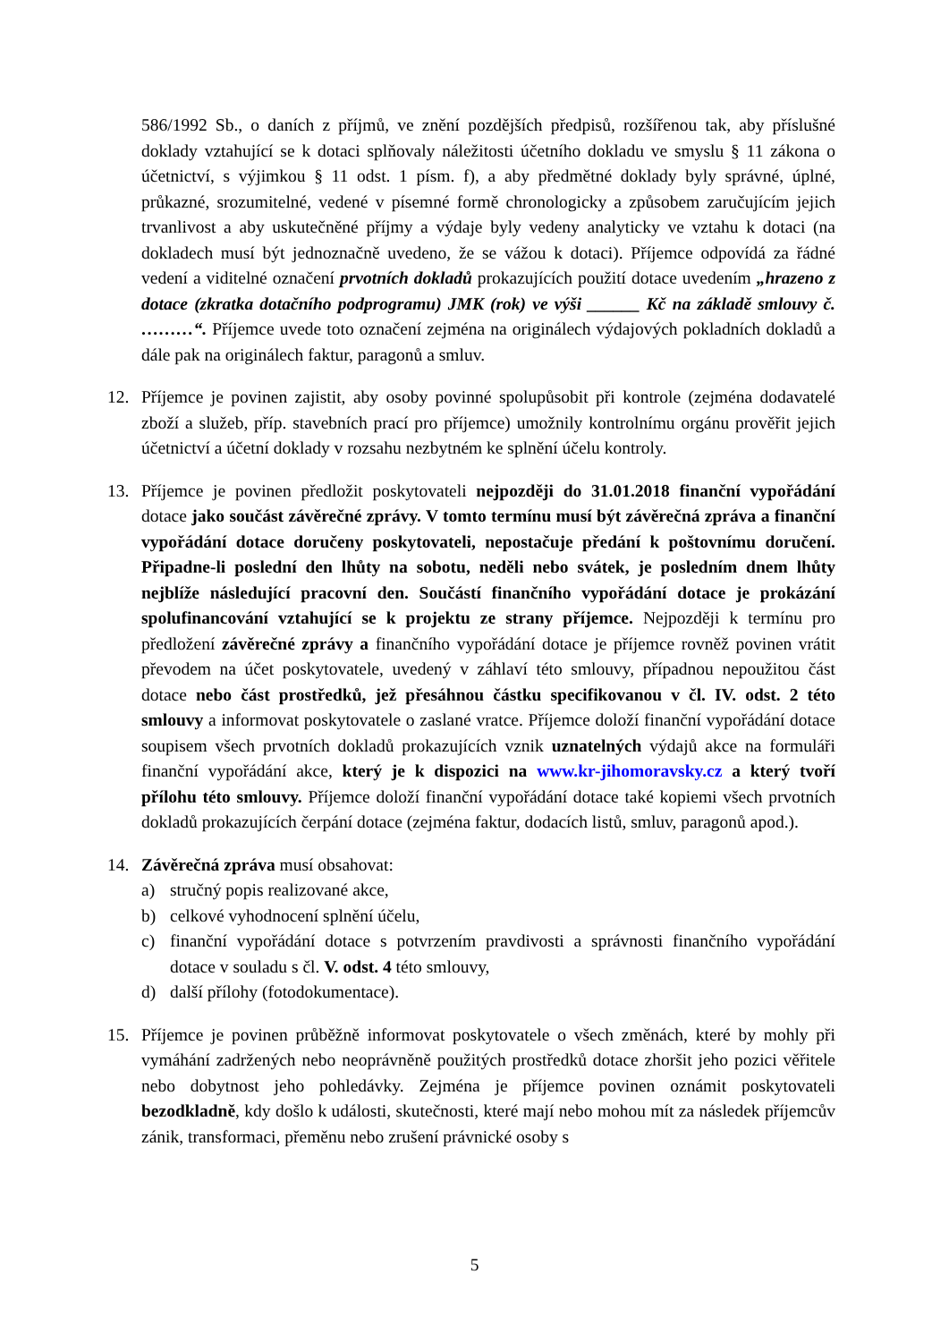586/1992 Sb., o daních z příjmů, ve znění pozdějších předpisů, rozšířenou tak, aby příslušné doklady vztahující se k dotaci splňovaly náležitosti účetního dokladu ve smyslu § 11 zákona o účetnictví, s výjimkou § 11 odst. 1 písm. f), a aby předmětné doklady byly správné, úplné, průkazné, srozumitelné, vedené v písemné formě chronologicky a způsobem zaručujícím jejich trvanlivost a aby uskutečněné příjmy a výdaje byly vedeny analyticky ve vztahu k dotaci (na dokladech musí být jednoznačně uvedeno, že se vážou k dotaci). Příjemce odpovídá za řádné vedení a viditelné označení prvotních dokladů prokazujících použití dotace uvedením „hrazeno z dotace (zkratka dotačního podprogramu) JMK (rok) ve výši ______ Kč na základě smlouvy č. ………“. Příjemce uvede toto označení zejména na originálech výdajových pokladních dokladů a dále pak na originálech faktur, paragonů a smluv.
12. Příjemce je povinen zajistit, aby osoby povinné spolupůsobit při kontrole (zejména dodavatelé zboží a služeb, příp. stavebních prací pro příjemce) umožnily kontrolnímu orgánu prověřit jejich účetnictví a účetní doklady v rozsahu nezbytném ke splnění účelu kontroly.
13. Příjemce je povinen předložit poskytovateli nejpozději do 31.01.2018 finanční vypořádání dotace jako součást závěrečné zprávy. V tomto termínu musí být závěrečná zpráva a finanční vypořádání dotace doručeny poskytovateli, nepostačuje předání k poštovnímu doručení. Připadne-li poslední den lhůty na sobotu, neděli nebo svátek, je posledním dnem lhůty nejblíže následující pracovní den. Součástí finančního vypořádání dotace je prokázání spolufinancování vztahující se k projektu ze strany příjemce. Nejpozději k termínu pro předložení závěrečné zprávy a finančního vypořádání dotace je příjemce rovněž povinen vrátit převodem na účet poskytovatele, uvedený v záhlaví této smlouvy, případnou nepoužitou část dotace nebo část prostředků, jež přesáhnou částku specifikovanou v čl. IV. odst. 2 této smlouvy a informovat poskytovatele o zaslané vratce. Příjemce doloží finanční vypořádání dotace soupisem všech prvotních dokladů prokazujících vznik uznatelných výdajů akce na formuláři finanční vypořádání akce, který je k dispozici na www.kr-jihomoravsky.cz a který tvoří přílohu této smlouvy. Příjemce doloží finanční vypořádání dotace také kopiemi všech prvotních dokladů prokazujících čerpání dotace (zejména faktur, dodacích listů, smluv, paragonů apod.).
14. Závěrečná zpráva musí obsahovat:
a) stručný popis realizované akce,
b) celkové vyhodnocení splnění účelu,
c) finanční vypořádání dotace s potvrzením pravdivosti a správnosti finančního vypořádání dotace v souladu s čl. V. odst. 4 této smlouvy,
d) další přílohy (fotodokumentace).
15. Příjemce je povinen průběžně informovat poskytovatele o všech změnách, které by mohly při vymáhání zadržených nebo neoprávněně použitých prostředků dotace zhoršit jeho pozici věřitele nebo dobytnost jeho pohledávky. Zejména je příjemce povinen oznámit poskytovateli bezodkladně, kdy došlo k události, skutečnosti, které mají nebo mohou mít za následek příjemcův zánik, transformaci, přeměnu nebo zrušení právnické osoby s
5